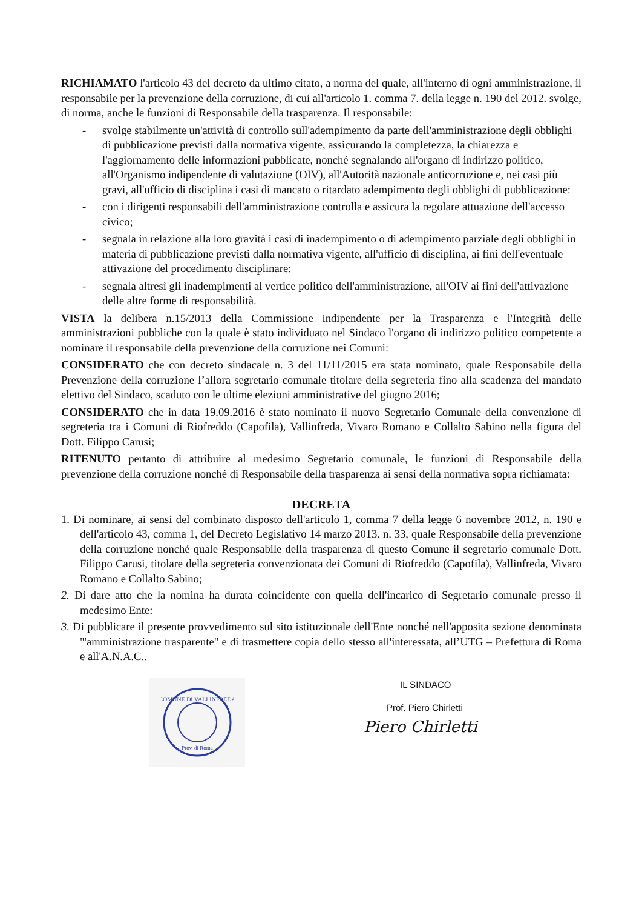RICHIAMATO l'articolo 43 del decreto da ultimo citato, a norma del quale, all'interno di ogni amministrazione, il responsabile per la prevenzione della corruzione, di cui all'articolo 1. comma 7. della legge n. 190 del 2012. svolge, di norma, anche le funzioni di Responsabile della trasparenza. Il responsabile:
- svolge stabilmente un'attività di controllo sull'adempimento da parte dell'amministrazione degli obblighi di pubblicazione previsti dalla normativa vigente, assicurando la completezza, la chiarezza e l'aggiornamento delle informazioni pubblicate, nonché segnalando all'organo di indirizzo politico, all'Organismo indipendente di valutazione (OIV), all'Autorità nazionale anticorruzione e, nei casi più gravi, all'ufficio di disciplina i casi di mancato o ritardato adempimento degli obblighi di pubblicazione:
- con i dirigenti responsabili dell'amministrazione controlla e assicura la regolare attuazione dell'accesso civico;
- segnala in relazione alla loro gravità i casi di inadempimento o di adempimento parziale degli obblighi in materia di pubblicazione previsti dalla normativa vigente, all'ufficio di disciplina, ai fini dell'eventuale attivazione del procedimento disciplinare:
- segnala altresì gli inadempimenti al vertice politico dell'amministrazione, all'OIV ai fini dell'attivazione delle altre forme di responsabilità.
VISTA la delibera n.15/2013 della Commissione indipendente per la Trasparenza e l'Integrità delle amministrazioni pubbliche con la quale è stato individuato nel Sindaco l'organo di indirizzo politico competente a nominare il responsabile della prevenzione della corruzione nei Comuni:
CONSIDERATO che con decreto sindacale n. 3 del 11/11/2015 era stata nominato, quale Responsabile della Prevenzione della corruzione l’allora segretario comunale titolare della segreteria fino alla scadenza del mandato elettivo del Sindaco, scaduto con le ultime elezioni amministrative del giugno 2016;
CONSIDERATO che in data 19.09.2016 è stato nominato il nuovo Segretario Comunale della convenzione di segreteria tra i Comuni di Riofreddo (Capofila), Vallinfreda, Vivaro Romano e Collalto Sabino nella figura del Dott. Filippo Carusi;
RITENUTO pertanto di attribuire al medesimo Segretario comunale, le funzioni di Responsabile della prevenzione della corruzione nonché di Responsabile della trasparenza ai sensi della normativa sopra richiamata:
DECRETA
1. Di nominare, ai sensi del combinato disposto dell'articolo 1, comma 7 della legge 6 novembre 2012, n. 190 e dell'articolo 43, comma 1, del Decreto Legislativo 14 marzo 2013. n. 33, quale Responsabile della prevenzione della corruzione nonché quale Responsabile della trasparenza di questo Comune il segretario comunale Dott. Filippo Carusi, titolare della segreteria convenzionata dei Comuni di Riofreddo (Capofila), Vallinfreda, Vivaro Romano e Collalto Sabino;
2. Di dare atto che la nomina ha durata coincidente con quella dell'incarico di Segretario comunale presso il medesimo Ente:
3. Di pubblicare il presente provvedimento sul sito istituzionale dell'Ente nonché nell'apposita sezione denominata "'amministrazione trasparente" e di trasmettere copia dello stesso all'interessata, all’UTG – Prefettura di Roma e all'A.N.A.C..
COMUNE DI VALLINFREDA
Prov. di Roma
IL SINDACO
Prof. Piero Chirletti
Piero Chirletti